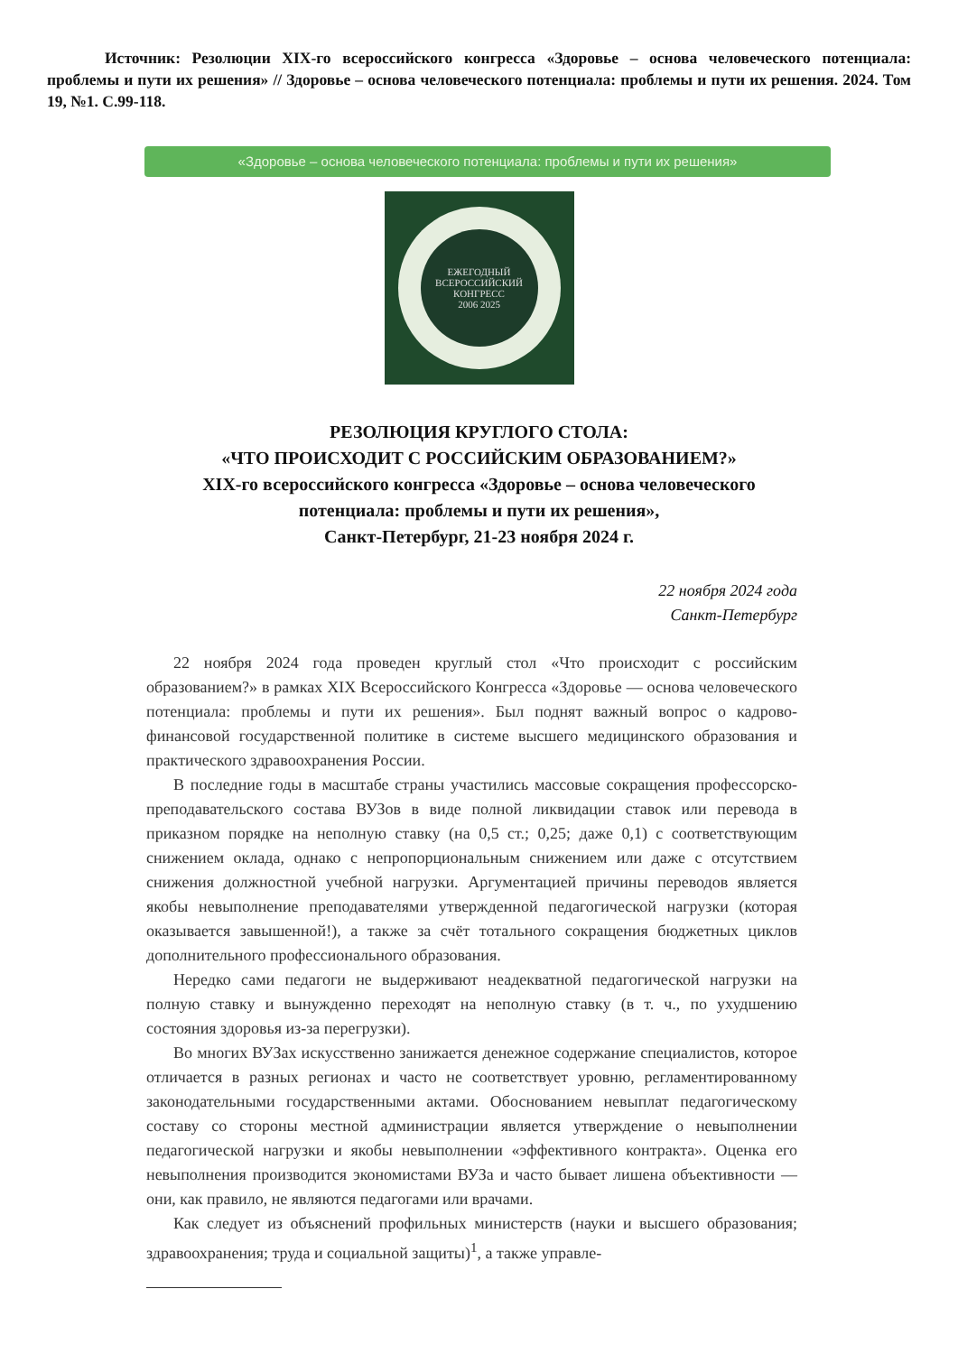Источник: Резолюции XIX-го всероссийского конгресса «Здоровье – основа человеческого потенциала: проблемы и пути их решения» // Здоровье – основа человеческого потенциала: проблемы и пути их решения. 2024. Том 19, №1. С.99-118.
«Здоровье – основа человеческого потенциала: проблемы и пути их решения»
ЕЖЕГОДНЫЙ ВСЕРОССИЙСКИЙ КОНГРЕСС
2006 2025
РЕЗОЛЮЦИЯ КРУГЛОГО СТОЛА:
«ЧТО ПРОИСХОДИТ С РОССИЙСКИМ ОБРАЗОВАНИЕМ?»
XIX-го всероссийского конгресса «Здоровье – основа человеческого
потенциала: проблемы и пути их решения»,
Санкт-Петербург, 21-23 ноября 2024 г.
22 ноября 2024 года
Санкт-Петербург
22 ноября 2024 года проведен круглый стол «Что происходит с российским образованием?» в рамках XIX Всероссийского Конгресса «Здоровье — основа человеческого потенциала: проблемы и пути их решения». Был поднят важный вопрос о кадрово-финансовой государственной политике в системе высшего медицинского образования и практического здравоохранения России.
В последние годы в масштабе страны участились массовые сокращения профессорско-преподавательского состава ВУЗов в виде полной ликвидации ставок или перевода в приказном порядке на неполную ставку (на 0,5 ст.; 0,25; даже 0,1) с соответствующим снижением оклада, однако с непропорциональным снижением или даже с отсутствием снижения должностной учебной нагрузки. Аргументацией причины переводов является якобы невыполнение преподавателями утвержденной педагогической нагрузки (которая оказывается завышенной!), а также за счёт тотального сокращения бюджетных циклов дополнительного профессионального образования.
Нередко сами педагоги не выдерживают неадекватной педагогической нагрузки на полную ставку и вынужденно переходят на неполную ставку (в т. ч., по ухудшению состояния здоровья из-за перегрузки).
Во многих ВУЗах искусственно занижается денежное содержание специалистов, которое отличается в разных регионах и часто не соответствует уровню, регламентированному законодательными государственными актами. Обоснованием невыплат педагогическому составу со стороны местной администрации является утверждение о невыполнении педагогической нагрузки и якобы невыполнении «эффективного контракта». Оценка его невыполнения производится экономистами ВУЗа и часто бывает лишена объективности — они, как правило, не являются педагогами или врачами.
Как следует из объяснений профильных министерств (науки и высшего образования; здравоохранения; труда и социальной защиты)<sup>1</sup>, а также управле-